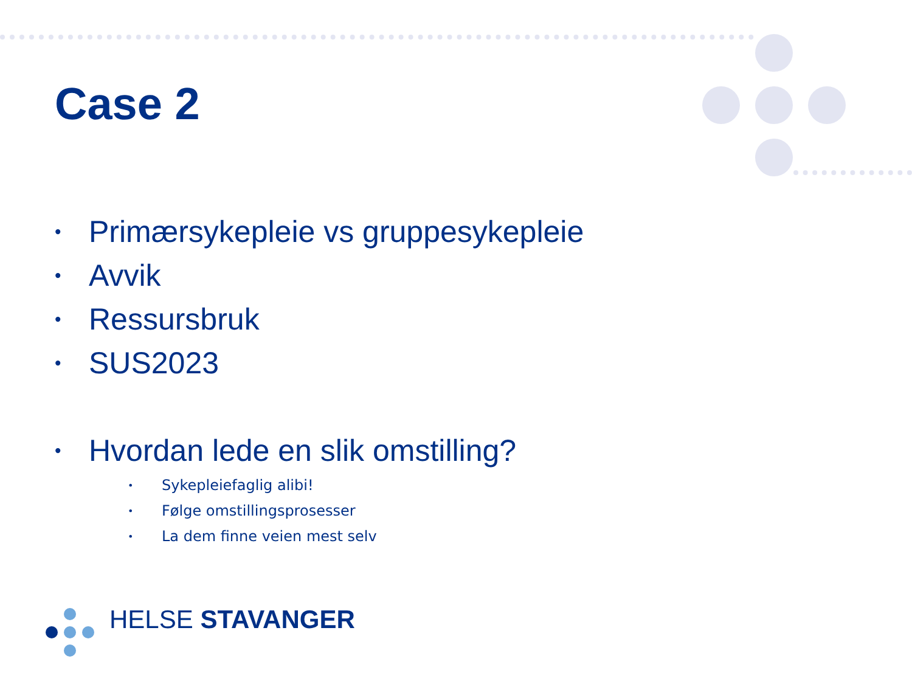Case 2
• Primærsykepleie vs gruppesykepleie
• Avvik
• Ressursbruk
• SUS2023
• Hvordan lede en slik omstilling?
• Sykepleiefaglig alibi!
• Følge omstillingsprosesser
• La dem finne veien mest selv
HELSE STAVANGER